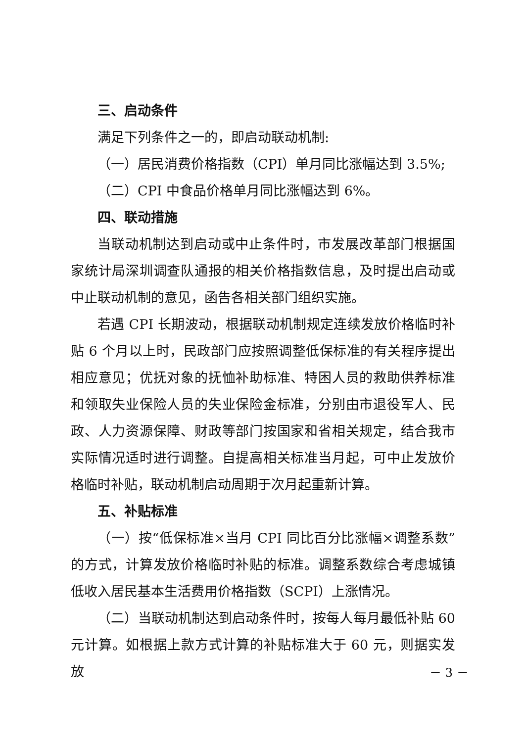三、启动条件
满足下列条件之一的，即启动联动机制:
（一）居民消费价格指数（CPI）单月同比涨幅达到 3.5%;
（二）CPI 中食品价格单月同比涨幅达到 6%。
四、联动措施
当联动机制达到启动或中止条件时，市发展改革部门根据国家统计局深圳调查队通报的相关价格指数信息，及时提出启动或中止联动机制的意见，函告各相关部门组织实施。
若遇 CPI 长期波动，根据联动机制规定连续发放价格临时补贴 6 个月以上时，民政部门应按照调整低保标准的有关程序提出相应意见；优抚对象的抚恤补助标准、特困人员的救助供养标准和领取失业保险人员的失业保险金标准，分别由市退役军人、民政、人力资源保障、财政等部门按国家和省相关规定，结合我市实际情况适时进行调整。自提高相关标准当月起，可中止发放价格临时补贴，联动机制启动周期于次月起重新计算。
五、补贴标准
（一）按“低保标准×当月 CPI 同比百分比涨幅×调整系数”的方式，计算发放价格临时补贴的标准。调整系数综合考虑城镇低收入居民基本生活费用价格指数（SCPI）上涨情况。
（二）当联动机制达到启动条件时，按每人每月最低补贴 60 元计算。如根据上款方式计算的补贴标准大于 60 元，则据实发放
－ 3 －